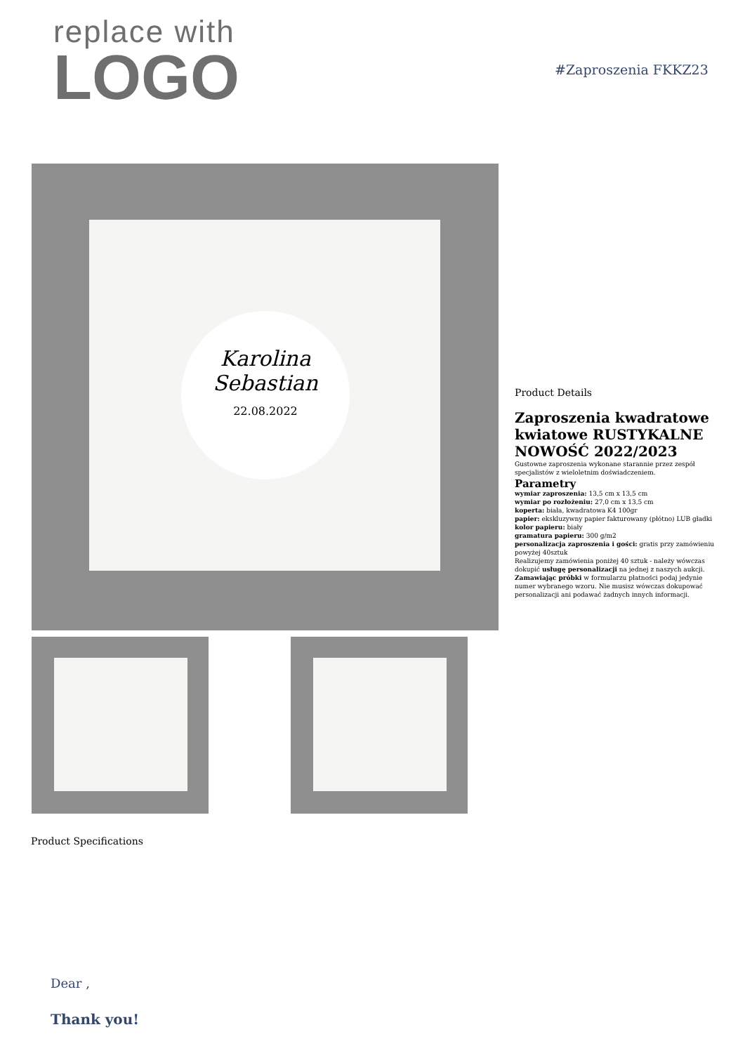replace with
LOGO
#Zaproszenia FKKZ23
Karolina
Sebastian
22.08.2022
Product Details
Zaproszenia kwadratowe kwiatowe RUSTYKALNE NOWOŚĆ 2022/2023
Gustowne zaproszenia wykonane starannie przez zespół specjalistów z wieloletnim doświadczeniem.
Parametry
wymiar zaproszenia: 13,5 cm x 13,5 cm
wymiar po rozłożeniu: 27,0 cm x 13,5 cm
koperta: biała, kwadratowa K4 100gr
papier: ekskluzywny papier fakturowany (płótno) LUB gładki
kolor papieru: biały
gramatura papieru: 300 g/m2
personalizacja zaproszenia i gości: gratis przy zamówieniu powyżej 40sztuk
Realizujemy zamówienia poniżej 40 sztuk - należy wówczas dokupić usługę personalizacji na jednej z naszych aukcji.
Zamawiając próbki w formularzu płatności podaj jedynie numer wybranego wzoru. Nie musisz wówczas dokupować personalizacji ani podawać żadnych innych informacji.
Product Specifications
Dear ,
Thank you!